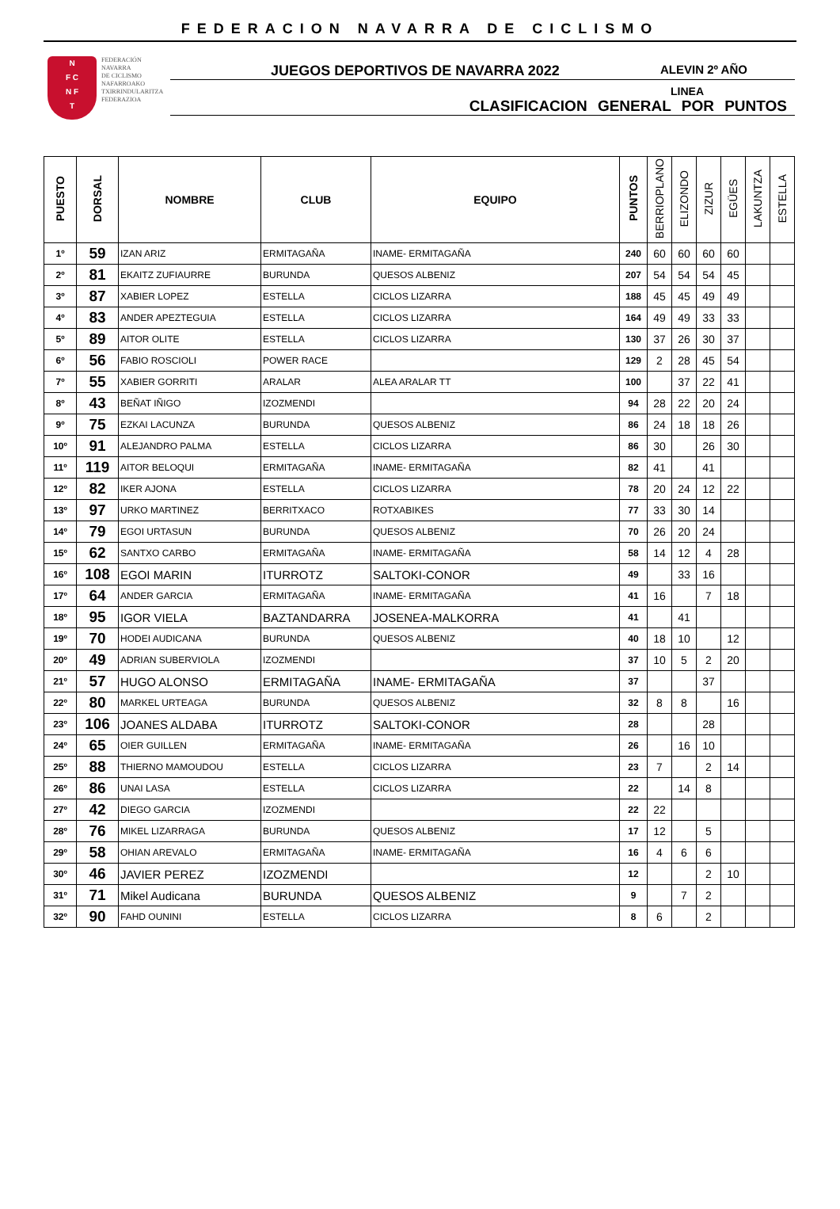FEDERACION NAVARRA DE CICLISMO
N
F C
N F
T
FEDERACIÓN
NAVARRA
DE CICLISMO
NAFARROAKO
TXIRRINDULARITZA
FEDERAZIOA
JUEGOS DEPORTIVOS DE NAVARRA 2022
ALEVIN 2º AÑO
LINEA
CLASIFICACION GENERAL POR PUNTOS
| PUESTO | DORSAL | NOMBRE | CLUB | EQUIPO | PUNTOS | BERRIOPLANO | ELIZONDO | ZIZUR | EGÜES | LAKUNTZA | ESTELLA |
| --- | --- | --- | --- | --- | --- | --- | --- | --- | --- | --- | --- |
| 1º | 59 | IZAN ARIZ | ERMITAGAÑA | INAME- ERMITAGAÑA | 240 | 60 | 60 | 60 | 60 | | |
| 2º | 81 | EKAITZ ZUFIAURRE | BURUNDA | QUESOS ALBENIZ | 207 | 54 | 54 | 54 | 45 | | |
| 3º | 87 | XABIER LOPEZ | ESTELLA | CICLOS LIZARRA | 188 | 45 | 45 | 49 | 49 | | |
| 4º | 83 | ANDER APEZTEGUIA | ESTELLA | CICLOS LIZARRA | 164 | 49 | 49 | 33 | 33 | | |
| 5º | 89 | AITOR OLITE | ESTELLA | CICLOS LIZARRA | 130 | 37 | 26 | 30 | 37 | | |
| 6º | 56 | FABIO ROSCIOLI | POWER RACE | | 129 | 2 | 28 | 45 | 54 | | |
| 7º | 55 | XABIER GORRITI | ARALAR | ALEA ARALAR TT | 100 | | 37 | 22 | 41 | | |
| 8º | 43 | BEÑAT IÑIGO | IZOZMENDI | | 94 | 28 | 22 | 20 | 24 | | |
| 9º | 75 | EZKAI LACUNZA | BURUNDA | QUESOS ALBENIZ | 86 | 24 | 18 | 18 | 26 | | |
| 10º | 91 | ALEJANDRO PALMA | ESTELLA | CICLOS LIZARRA | 86 | 30 | | 26 | 30 | | |
| 11º | 119 | AITOR BELOQUI | ERMITAGAÑA | INAME- ERMITAGAÑA | 82 | 41 | | 41 | | | |
| 12º | 82 | IKER AJONA | ESTELLA | CICLOS LIZARRA | 78 | 20 | 24 | 12 | 22 | | |
| 13º | 97 | URKO MARTINEZ | BERRITXACO | ROTXABIKES | 77 | 33 | 30 | 14 | | | |
| 14º | 79 | EGOI URTASUN | BURUNDA | QUESOS ALBENIZ | 70 | 26 | 20 | 24 | | | |
| 15º | 62 | SANTXO CARBO | ERMITAGAÑA | INAME- ERMITAGAÑA | 58 | 14 | 12 | 4 | 28 | | |
| 16º | 108 | EGOI MARIN | ITURROTZ | SALTOKI-CONOR | 49 | | 33 | 16 | | | |
| 17º | 64 | ANDER GARCIA | ERMITAGAÑA | INAME- ERMITAGAÑA | 41 | 16 | | 7 | 18 | | |
| 18º | 95 | IGOR VIELA | BAZTANDARRA | JOSENEA-MALKORRA | 41 | | 41 | | | | |
| 19º | 70 | HODEI AUDICANA | BURUNDA | QUESOS ALBENIZ | 40 | 18 | 10 | | 12 | | |
| 20º | 49 | ADRIAN SUBERVIOLA | IZOZMENDI | | 37 | 10 | 5 | 2 | 20 | | |
| 21º | 57 | HUGO ALONSO | ERMITAGAÑA | INAME- ERMITAGAÑA | 37 | | | 37 | | | |
| 22º | 80 | MARKEL URTEAGA | BURUNDA | QUESOS ALBENIZ | 32 | 8 | 8 | | 16 | | |
| 23º | 106 | JOANES ALDABA | ITURROTZ | SALTOKI-CONOR | 28 | | | 28 | | | |
| 24º | 65 | OIER GUILLEN | ERMITAGAÑA | INAME- ERMITAGAÑA | 26 | | 16 | 10 | | | |
| 25º | 88 | THIERNO MAMOUDOU | ESTELLA | CICLOS LIZARRA | 23 | 7 | | 2 | 14 | | |
| 26º | 86 | UNAI LASA | ESTELLA | CICLOS LIZARRA | 22 | | 14 | 8 | | | |
| 27º | 42 | DIEGO GARCIA | IZOZMENDI | | 22 | 22 | | | | | |
| 28º | 76 | MIKEL LIZARRAGA | BURUNDA | QUESOS ALBENIZ | 17 | 12 | | 5 | | | |
| 29º | 58 | OHIAN AREVALO | ERMITAGAÑA | INAME- ERMITAGAÑA | 16 | 4 | 6 | 6 | | | |
| 30º | 46 | JAVIER PEREZ | IZOZMENDI | | 12 | | | 2 | 10 | | |
| 31º | 71 | Mikel Audicana | BURUNDA | QUESOS ALBENIZ | 9 | | 7 | 2 | | | |
| 32º | 90 | FAHD OUNINI | ESTELLA | CICLOS LIZARRA | 8 | 6 | | 2 | | | |